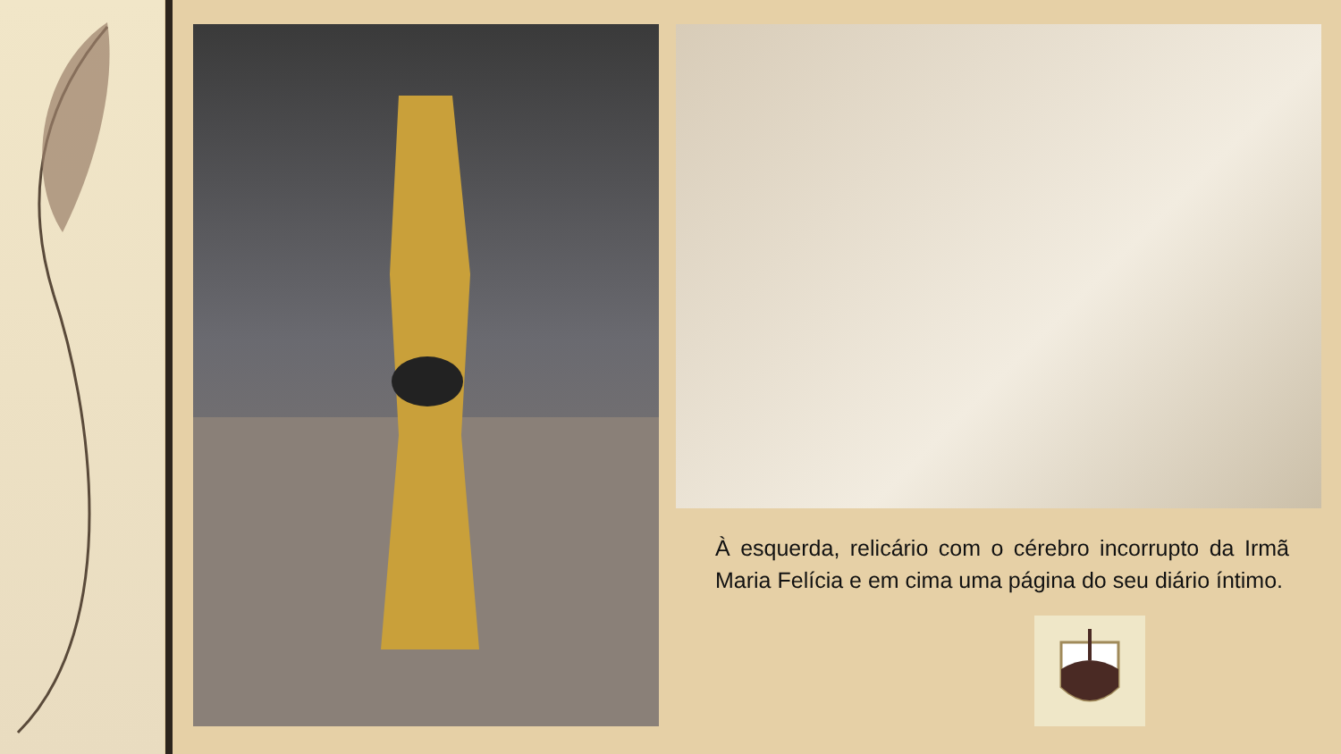À esquerda, relicário com o cérebro incorrupto da Irmã Maria Felícia e em cima uma página do seu diário íntimo.